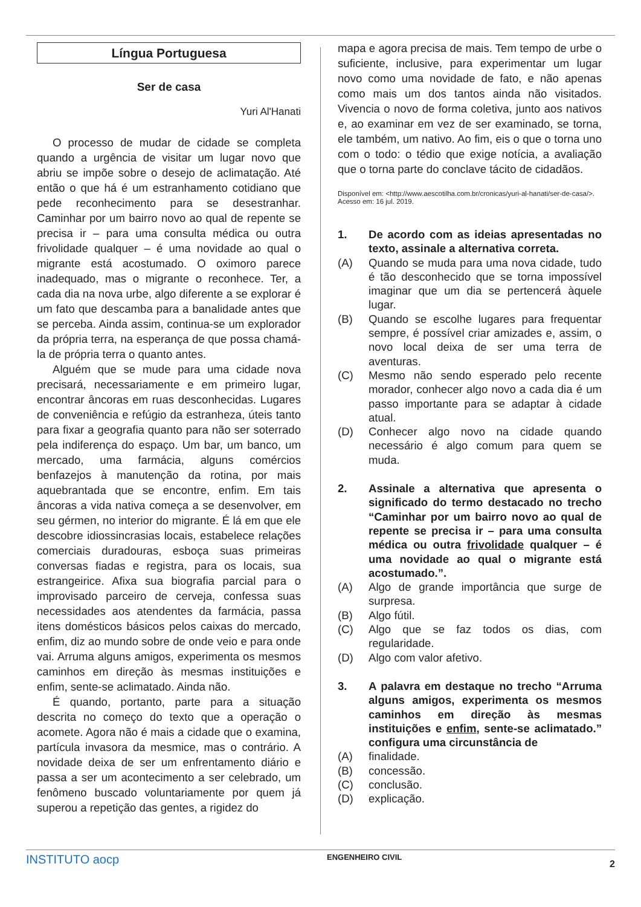Língua Portuguesa
Ser de casa
Yuri Al'Hanati
O processo de mudar de cidade se completa quando a urgência de visitar um lugar novo que abriu se impõe sobre o desejo de aclimatação. Até então o que há é um estranhamento cotidiano que pede reconhecimento para se desestranhar. Caminhar por um bairro novo ao qual de repente se precisa ir – para uma consulta médica ou outra frivolidade qualquer – é uma novidade ao qual o migrante está acostumado. O oximoro parece inadequado, mas o migrante o reconhece. Ter, a cada dia na nova urbe, algo diferente a se explorar é um fato que descamba para a banalidade antes que se perceba. Ainda assim, continua-se um explorador da própria terra, na esperança de que possa chamá-la de própria terra o quanto antes.
Alguém que se mude para uma cidade nova precisará, necessariamente e em primeiro lugar, encontrar âncoras em ruas desconhecidas. Lugares de conveniência e refúgio da estranheza, úteis tanto para fixar a geografia quanto para não ser soterrado pela indiferença do espaço. Um bar, um banco, um mercado, uma farmácia, alguns comércios benfazejos à manutenção da rotina, por mais aquebrantada que se encontre, enfim. Em tais âncoras a vida nativa começa a se desenvolver, em seu gérmen, no interior do migrante. É lá em que ele descobre idiossincrasias locais, estabelece relações comerciais duradouras, esboça suas primeiras conversas fiadas e registra, para os locais, sua estrangeirice. Afixa sua biografia parcial para o improvisado parceiro de cerveja, confessa suas necessidades aos atendentes da farmácia, passa itens domésticos básicos pelos caixas do mercado, enfim, diz ao mundo sobre de onde veio e para onde vai. Arruma alguns amigos, experimenta os mesmos caminhos em direção às mesmas instituições e enfim, sente-se aclimatado. Ainda não.
É quando, portanto, parte para a situação descrita no começo do texto que a operação o acomete. Agora não é mais a cidade que o examina, partícula invasora da mesmice, mas o contrário. A novidade deixa de ser um enfrentamento diário e passa a ser um acontecimento a ser celebrado, um fenômeno buscado voluntariamente por quem já superou a repetição das gentes, a rigidez do
mapa e agora precisa de mais. Tem tempo de urbe o suficiente, inclusive, para experimentar um lugar novo como uma novidade de fato, e não apenas como mais um dos tantos ainda não visitados. Vivencia o novo de forma coletiva, junto aos nativos e, ao examinar em vez de ser examinado, se torna, ele também, um nativo. Ao fim, eis o que o torna uno com o todo: o tédio que exige notícia, a avaliação que o torna parte do conclave tácito de cidadãos.
Disponível em: <http://www.aescotilha.com.br/cronicas/yuri-al-hanati/ser-de-casa/>. Acesso em: 16 jul. 2019.
1. De acordo com as ideias apresentadas no texto, assinale a alternativa correta.
(A) Quando se muda para uma nova cidade, tudo é tão desconhecido que se torna impossível imaginar que um dia se pertencerá àquele lugar.
(B) Quando se escolhe lugares para frequentar sempre, é possível criar amizades e, assim, o novo local deixa de ser uma terra de aventuras.
(C) Mesmo não sendo esperado pelo recente morador, conhecer algo novo a cada dia é um passo importante para se adaptar à cidade atual.
(D) Conhecer algo novo na cidade quando necessário é algo comum para quem se muda.
2. Assinale a alternativa que apresenta o significado do termo destacado no trecho “Caminhar por um bairro novo ao qual de repente se precisa ir – para uma consulta médica ou outra frivolidade qualquer – é uma novidade ao qual o migrante está acostumado.”.
(A) Algo de grande importância que surge de surpresa.
(B) Algo fútil.
(C) Algo que se faz todos os dias, com regularidade.
(D) Algo com valor afetivo.
3. A palavra em destaque no trecho “Arruma alguns amigos, experimenta os mesmos caminhos em direção às mesmas instituições e enfim, sente-se aclimatado.” configura uma circunstância de
(A) finalidade.
(B) concessão.
(C) conclusão.
(D) explicação.
INSTITUTO aocp ENGENHEIRO CIVIL 2